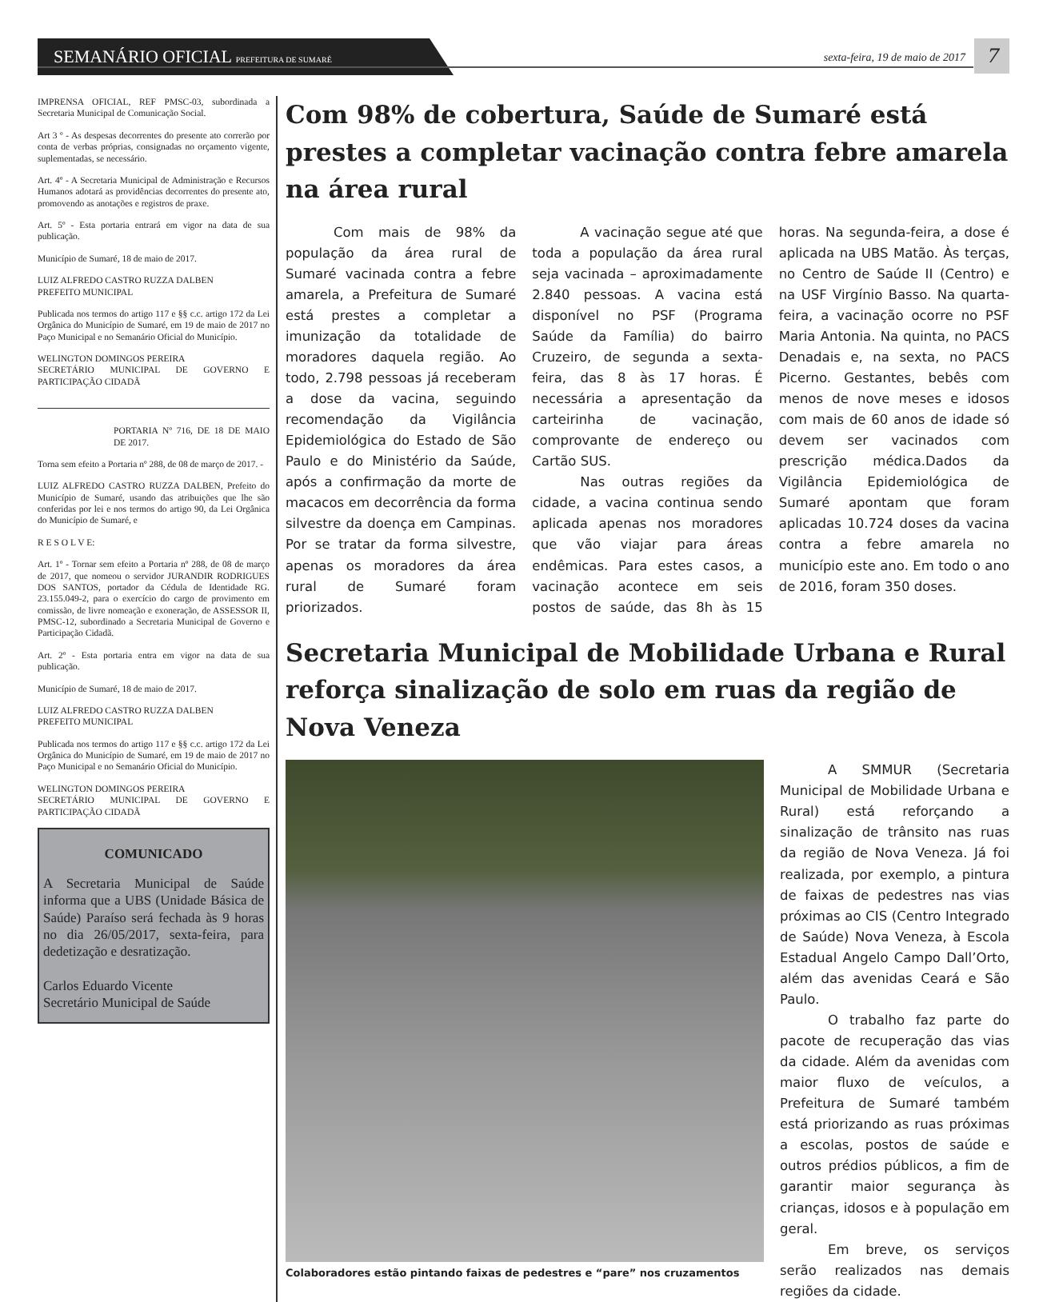SEMANÁRIO OFICIAL PREFEITURA DE SUMARÉ
sexta-feira, 19 de maio de 2017
7
IMPRENSA OFICIAL, REF PMSC-03, subordinada a Secretaria Municipal de Comunicação Social.
Art 3 º - As despesas decorrentes do presente ato correrão por conta de verbas próprias, consignadas no orçamento vigente, suplementadas, se necessário.
Art. 4º - A Secretaria Municipal de Administração e Recursos Humanos adotará as providências decorrentes do presente ato, promovendo as anotações e registros de praxe.
Art. 5º - Esta portaria entrará em vigor na data de sua publicação.
Município de Sumaré, 18 de maio de 2017.
LUIZ ALFREDO CASTRO RUZZA DALBEN
PREFEITO MUNICIPAL
Publicada nos termos do artigo 117 e §§ c.c. artigo 172 da Lei Orgânica do Município de Sumaré, em 19 de maio de 2017 no Paço Municipal e no Semanário Oficial do Município.
WELINGTON DOMINGOS PEREIRA
SECRETÁRIO MUNICIPAL DE GOVERNO E PARTICIPAÇÃO CIDADÃ
PORTARIA Nº 716, DE 18 DE MAIO DE 2017.
Torna sem efeito a Portaria nº 288, de 08 de março de 2017. -
LUIZ ALFREDO CASTRO RUZZA DALBEN, Prefeito do Município de Sumaré, usando das atribuições que lhe são conferidas por lei e nos termos do artigo 90, da Lei Orgânica do Município de Sumaré, e
R E S O L V E:
Art. 1º - Tornar sem efeito a Portaria nº 288, de 08 de março de 2017, que nomeou o servidor JURANDIR RODRIGUES DOS SANTOS, portador da Cédula de Identidade RG. 23.155.049-2, para o exercício do cargo de provimento em comissão, de livre nomeação e exoneração, de ASSESSOR II, PMSC-12, subordinado a Secretaria Municipal de Governo e Participação Cidadã.
Art. 2º - Esta portaria entra em vigor na data de sua publicação.
Município de Sumaré, 18 de maio de 2017.
LUIZ ALFREDO CASTRO RUZZA DALBEN
PREFEITO MUNICIPAL
Publicada nos termos do artigo 117 e §§ c.c. artigo 172 da Lei Orgânica do Município de Sumaré, em 19 de maio de 2017 no Paço Municipal e no Semanário Oficial do Município.
WELINGTON DOMINGOS PEREIRA
SECRETÁRIO MUNICIPAL DE GOVERNO E PARTICIPAÇÃO CIDADÃ
COMUNICADO
A Secretaria Municipal de Saúde informa que a UBS (Unidade Básica de Saúde) Paraíso será fechada às 9 horas no dia 26/05/2017, sexta-feira, para dedetização e desratização.
Carlos Eduardo Vicente
Secretário Municipal de Saúde
Com 98% de cobertura, Saúde de Sumaré está prestes a completar vacinação contra febre amarela na área rural
Com mais de 98% da população da área rural de Sumaré vacinada contra a febre amarela, a Prefeitura de Sumaré está prestes a completar a imunização da totalidade de moradores daquela região. Ao todo, 2.798 pessoas já receberam a dose da vacina, seguindo recomendação da Vigilância Epidemiológica do Estado de São Paulo e do Ministério da Saúde, após a confirmação da morte de macacos em decorrência da forma silvestre da doença em Campinas. Por se tratar da forma silvestre, apenas os moradores da área rural de Sumaré foram priorizados.
A vacinação segue até que toda a população da área rural seja vacinada – aproximadamente 2.840 pessoas. A vacina está disponível no PSF (Programa Saúde da Família) do bairro Cruzeiro, de segunda a sexta-feira, das 8 às 17 horas. É necessária a apresentação da carteirinha de vacinação, comprovante de endereço ou Cartão SUS.
Nas outras regiões da cidade, a vacina continua sendo aplicada apenas nos moradores que vão viajar para áreas endêmicas. Para estes casos, a vacinação acontece em seis postos de saúde, das 8h às 15 horas. Na segunda-feira, a dose é aplicada na UBS Matão. Às terças, no Centro de Saúde II (Centro) e na USF Virgínio Basso. Na quarta-feira, a vacinação ocorre no PSF Maria Antonia. Na quinta, no PACS Denadais e, na sexta, no PACS Picerno. Gestantes, bebês com menos de nove meses e idosos com mais de 60 anos de idade só devem ser vacinados com prescrição médica.Dados da Vigilância Epidemiológica de Sumaré apontam que foram aplicadas 10.724 doses da vacina contra a febre amarela no município este ano. Em todo o ano de 2016, foram 350 doses.
Secretaria Municipal de Mobilidade Urbana e Rural reforça sinalização de solo em ruas da região de Nova Veneza
Colaboradores estão pintando faixas de pedestres e “pare” nos cruzamentos
A SMMUR (Secretaria Municipal de Mobilidade Urbana e Rural) está reforçando a sinalização de trânsito nas ruas da região de Nova Veneza. Já foi realizada, por exemplo, a pintura de faixas de pedestres nas vias próximas ao CIS (Centro Integrado de Saúde) Nova Veneza, à Escola Estadual Angelo Campo Dall’Orto, além das avenidas Ceará e São Paulo.
O trabalho faz parte do pacote de recuperação das vias da cidade. Além da avenidas com maior fluxo de veículos, a Prefeitura de Sumaré também está priorizando as ruas próximas a escolas, postos de saúde e outros prédios públicos, a fim de garantir maior segurança às crianças, idosos e à população em geral.
Em breve, os serviços serão realizados nas demais regiões da cidade.